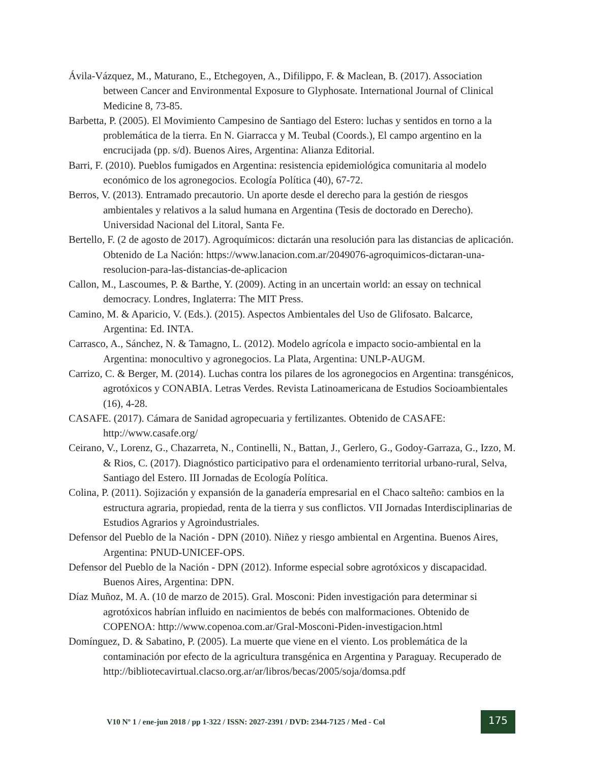Ávila-Vázquez, M., Maturano, E., Etchegoyen, A., Difilippo, F. & Maclean, B. (2017). Association between Cancer and Environmental Exposure to Glyphosate. International Journal of Clinical Medicine 8, 73-85.
Barbetta, P. (2005). El Movimiento Campesino de Santiago del Estero: luchas y sentidos en torno a la problemática de la tierra. En N. Giarracca y M. Teubal (Coords.), El campo argentino en la encrucijada (pp. s/d). Buenos Aires, Argentina: Alianza Editorial.
Barri, F. (2010). Pueblos fumigados en Argentina: resistencia epidemiológica comunitaria al modelo económico de los agronegocios. Ecología Política (40), 67-72.
Berros, V. (2013). Entramado precautorio. Un aporte desde el derecho para la gestión de riesgos ambientales y relativos a la salud humana en Argentina (Tesis de doctorado en Derecho). Universidad Nacional del Litoral, Santa Fe.
Bertello, F. (2 de agosto de 2017). Agroquímicos: dictarán una resolución para las distancias de aplicación. Obtenido de La Nación: https://www.lanacion.com.ar/2049076-agroquimicos-dictaran-una-resolucion-para-las-distancias-de-aplicacion
Callon, M., Lascoumes, P. & Barthe, Y. (2009). Acting in an uncertain world: an essay on technical democracy. Londres, Inglaterra: The MIT Press.
Camino, M. & Aparicio, V. (Eds.). (2015). Aspectos Ambientales del Uso de Glifosato. Balcarce, Argentina: Ed. INTA.
Carrasco, A., Sánchez, N. & Tamagno, L. (2012). Modelo agrícola e impacto socio-ambiental en la Argentina: monocultivo y agronegocios. La Plata, Argentina: UNLP-AUGM.
Carrizo, C. & Berger, M. (2014). Luchas contra los pilares de los agronegocios en Argentina: transgénicos, agrotóxicos y CONABIA. Letras Verdes. Revista Latinoamericana de Estudios Socioambientales (16), 4-28.
CASAFE. (2017). Cámara de Sanidad agropecuaria y fertilizantes. Obtenido de CASAFE: http://www.casafe.org/
Ceirano, V., Lorenz, G., Chazarreta, N., Continelli, N., Battan, J., Gerlero, G., Godoy-Garraza, G., Izzo, M. & Rios, C. (2017). Diagnóstico participativo para el ordenamiento territorial urbano-rural, Selva, Santiago del Estero. III Jornadas de Ecología Política.
Colina, P. (2011). Sojización y expansión de la ganadería empresarial en el Chaco salteño: cambios en la estructura agraria, propiedad, renta de la tierra y sus conflictos. VII Jornadas Interdisciplinarias de Estudios Agrarios y Agroindustriales.
Defensor del Pueblo de la Nación - DPN (2010). Niñez y riesgo ambiental en Argentina. Buenos Aires, Argentina: PNUD-UNICEF-OPS.
Defensor del Pueblo de la Nación - DPN (2012). Informe especial sobre agrotóxicos y discapacidad. Buenos Aires, Argentina: DPN.
Díaz Muñoz, M. A. (10 de marzo de 2015). Gral. Mosconi: Piden investigación para determinar si agrotóxicos habrían influido en nacimientos de bebés con malformaciones. Obtenido de COPENOA: http://www.copenoa.com.ar/Gral-Mosconi-Piden-investigacion.html
Domínguez, D. & Sabatino, P. (2005). La muerte que viene en el viento. Los problemática de la contaminación por efecto de la agricultura transgénica en Argentina y Paraguay. Recuperado de http://bibliotecavirtual.clacso.org.ar/ar/libros/becas/2005/soja/domsa.pdf
V10 Nº 1 / ene-jun 2018 / pp 1-322 / ISSN: 2027-2391 / DVD: 2344-7125 / Med - Col
175